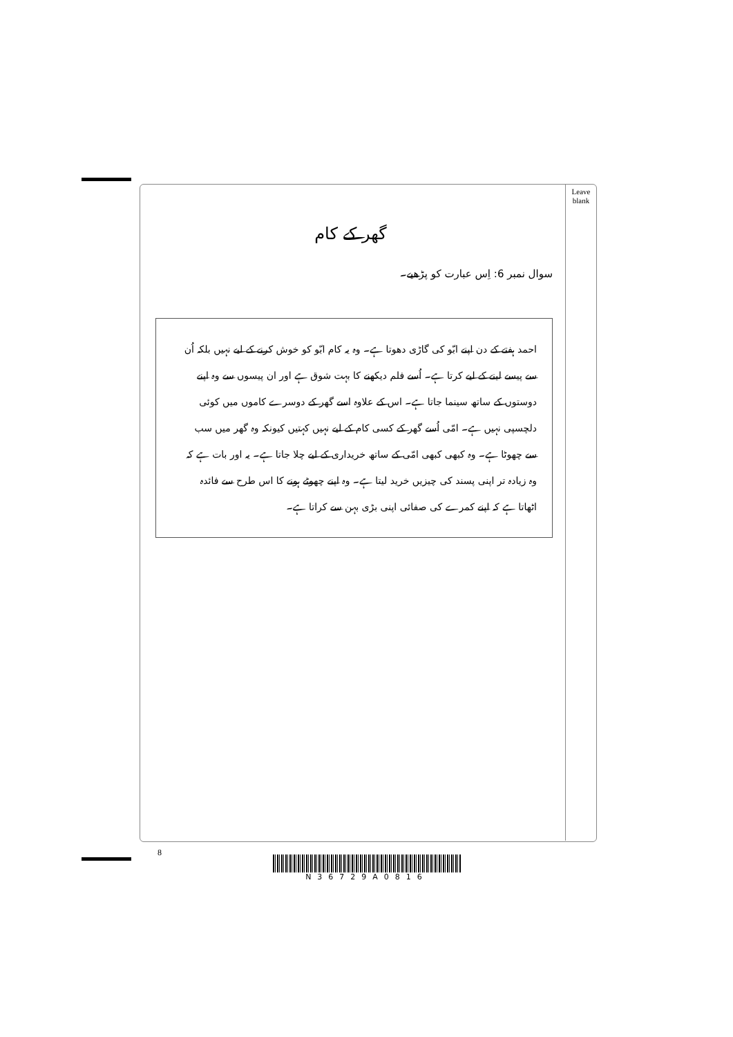Leave
blank
گھر کے کام
سوال نمبر 6: اِس عبارت کو پڑھیے۔
احمد ہفتے کے دن اپنے ابّو کی گاڑی دھوتا ہے۔ وہ یہ کام ابّو کو خوش کرنے کے لیے نہیں بلکہ اُن سے پیسے لینے کے لیے کرتا ہے۔ اُسے فلم دیکھنے کا بہت شوق ہے اور ان پیسوں سے وہ اپنے دوستوں کے ساتھ سینما جاتا ہے۔ اس کے علاوہ اسے گھر کے دوسرے کاموں میں کوئی دلچسپی نہیں ہے۔ امّی اُسے گھر کے کسی کام کے لیے نہیں کہتیں کیونکہ وہ گھر میں سب سے چھوٹا ہے۔ وہ کبھی کبھی امّی کے ساتھ خریداری کے لیے چلا جاتا ہے۔ یہ اور بات ہے کہ وہ زیادہ تر اپنی پسند کی چیزیں خرید لیتا ہے۔ وہ اپنے چھوٹے ہونے کا اس طرح سے فائدہ اٹھاتا ہے کہ اپنے کمرے کی صفائی اپنی بڑی بہن سے کراتا ہے۔
8
N36729A0816